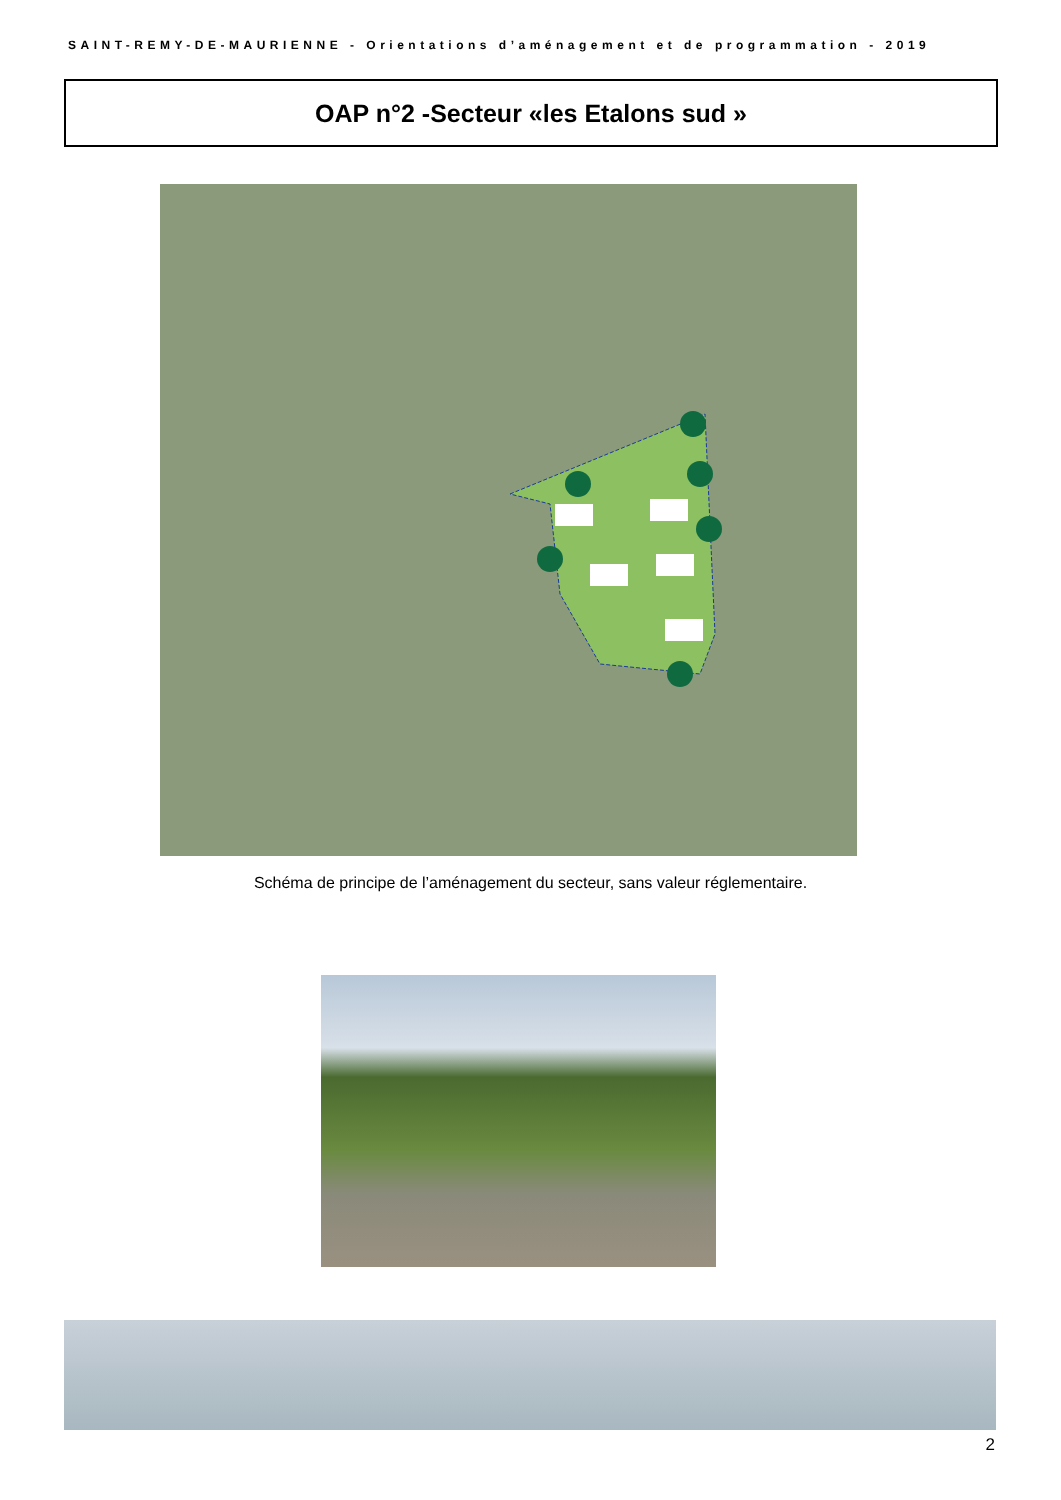SAINT-REMY-DE-MAURIENNE - Orientations d’aménagement et de programmation - 2019
OAP n°2 -Secteur «les Etalons sud »
Schéma de principe de l’aménagement du secteur, sans valeur réglementaire.
2